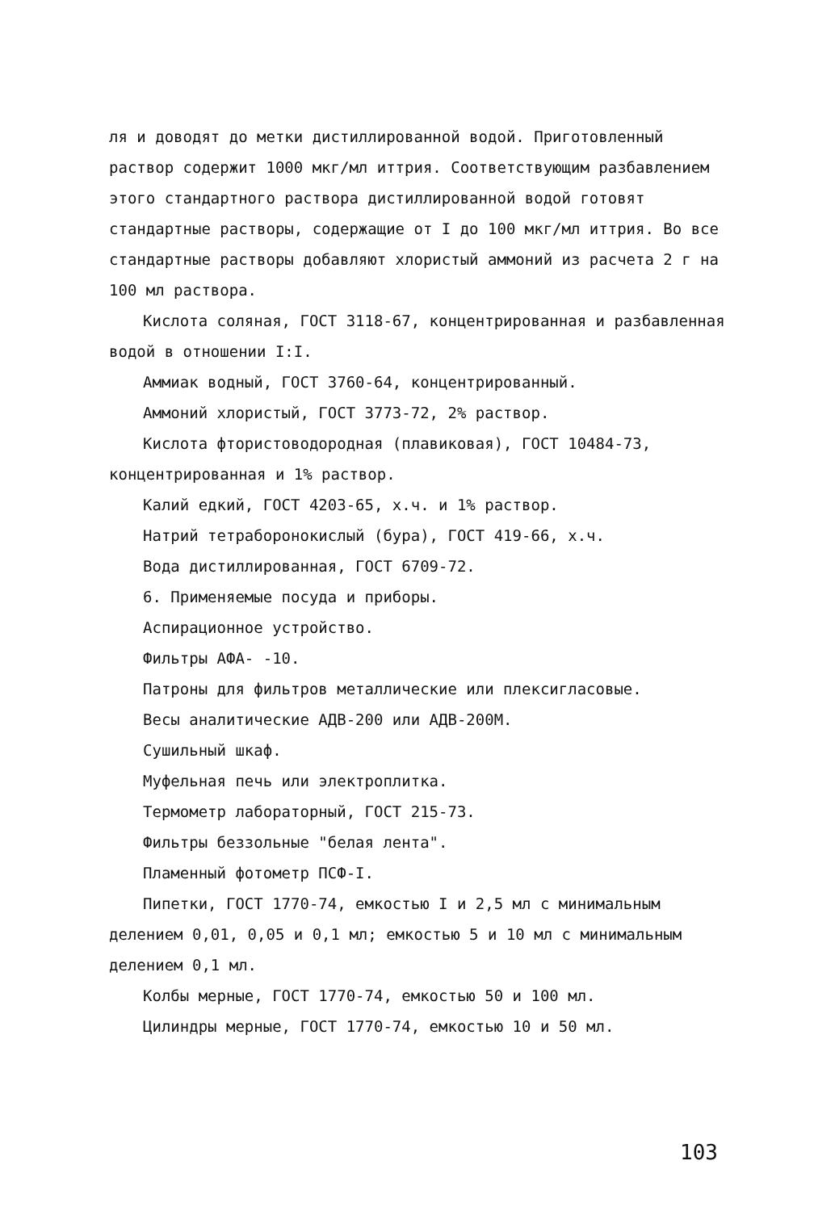ля и доводят до метки дистиллированной водой. Приготовленный раствор содержит 1000 мкг/мл иттрия. Соответствующим разбавлением этого стандартного раствора дистиллированной водой готовят стандартные растворы, содержащие от I до 100 мкг/мл иттрия. Во все стандартные растворы добавляют хлористый аммоний из расчета 2 г на 100 мл раствора.
Кислота соляная, ГОСТ 3118-67, концентрированная и разбавленная водой в отношении I:I.
Аммиак водный, ГОСТ 3760-64, концентрированный.
Аммоний хлористый, ГОСТ 3773-72, 2% раствор.
Кислота фтористоводородная (плавиковая), ГОСТ 10484-73, концентрированная и 1% раствор.
Калий едкий, ГОСТ 4203-65, х.ч. и 1% раствор.
Натрий тетраборонокислый (бура), ГОСТ 419-66, х.ч.
Вода дистиллированная, ГОСТ 6709-72.
6. Применяемые посуда и приборы.
Аспирационное устройство.
Фильтры АФА- -10.
Патроны для фильтров металлические или плексигласовые.
Весы аналитические АДВ-200 или АДВ-200М.
Сушильный шкаф.
Муфельная печь или электроплитка.
Термометр лабораторный, ГОСТ 215-73.
Фильтры беззольные "белая лента".
Пламенный фотометр ПСФ-I.
Пипетки, ГОСТ 1770-74, емкостью I и 2,5 мл с минимальным делением 0,01, 0,05 и 0,1 мл; емкостью 5 и 10 мл с минимальным делением 0,1 мл.
Колбы мерные, ГОСТ 1770-74, емкостью 50 и 100 мл.
Цилиндры мерные, ГОСТ 1770-74, емкостью 10 и 50 мл.
103